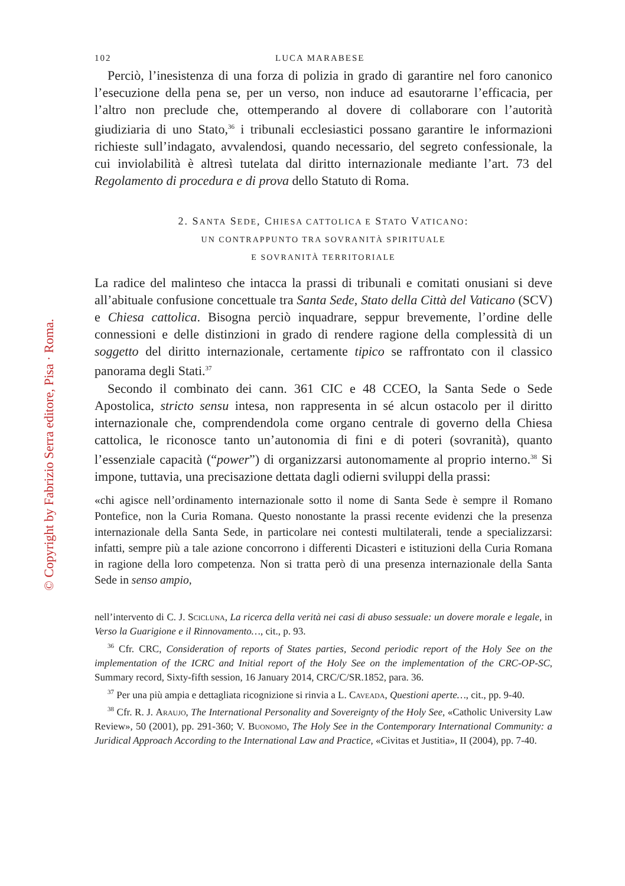© Copyright by Fabrizio Serra editore, Pisa · Roma.
102 LUCA MARABESE
Perciò, l’inesistenza di una forza di polizia in grado di garantire nel foro canonico l’esecuzione della pena se, per un verso, non induce ad esautorarne l’efficacia, per l’altro non preclude che, ottemperando al dovere di collaborare con l’autorità giudiziaria di uno Stato,<sup>36</sup> i tribunali ecclesiastici possano garantire le informazioni richieste sull’indagato, avvalendosi, quando necessario, del segreto confessionale, la cui inviolabilità è altresì tutelata dal diritto internazionale mediante l’art. 73 del Regolamento di procedura e di prova dello Statuto di Roma.
2. SANTA SEDE, CHIESA CATTOLICA E STATO VATICANO:
UN CONTRAPPUNTO TRA SOVRANITÀ SPIRITUALE
E SOVRANITÀ TERRITORIALE
La radice del malinteso che intacca la prassi di tribunali e comitati onusiani si deve all’abituale confusione concettuale tra Santa Sede, Stato della Città del Vaticano (SCV) e Chiesa cattolica. Bisogna perciò inquadrare, seppur brevemente, l’ordine delle connessioni e delle distinzioni in grado di rendere ragione della complessità di un soggetto del diritto internazionale, certamente tipico se raffrontato con il classico panorama degli Stati.<sup>37</sup>
Secondo il combinato dei cann. 361 CIC e 48 CCEO, la Santa Sede o Sede Apostolica, stricto sensu intesa, non rappresenta in sé alcun ostacolo per il diritto internazionale che, comprendendola come organo centrale di governo della Chiesa cattolica, le riconosce tanto un’autonomia di fini e di poteri (sovranità), quanto l’essenziale capacità (“power”) di organizzarsi autonomamente al proprio interno.<sup>38</sup> Si impone, tuttavia, una precisazione dettata dagli odierni sviluppi della prassi:
«chi agisce nell’ordinamento internazionale sotto il nome di Santa Sede è sempre il Romano Pontefice, non la Curia Romana. Questo nonostante la prassi recente evidenzi che la presenza internazionale della Santa Sede, in particolare nei contesti multilaterali, tende a specializzarsi: infatti, sempre più a tale azione concorrono i differenti Dicasteri e istituzioni della Curia Romana in ragione della loro competenza. Non si tratta però di una presenza internazionale della Santa Sede in senso ampio,
nell’intervento di C. J. Scicluna, La ricerca della verità nei casi di abuso sessuale: un dovere morale e legale, in Verso la Guarigione e il Rinnovamento…, cit., p. 93.
<sup>36</sup> Cfr. CRC, Consideration of reports of States parties, Second periodic report of the Holy See on the implementation of the ICRC and Initial report of the Holy See on the implementation of the CRC-OP-SC, Summary record, Sixty-fifth session, 16 January 2014, CRC/C/SR.1852, para. 36.
<sup>37</sup> Per una più ampia e dettagliata ricognizione si rinvia a L. Caveada, Questioni aperte…, cit., pp. 9-40.
<sup>38</sup> Cfr. R. J. Araujo, The International Personality and Sovereignty of the Holy See, «Catholic University Law Review», 50 (2001), pp. 291-360; V. Buonomo, The Holy See in the Contemporary International Community: a Juridical Approach According to the International Law and Practice, «Civitas et Justitia», II (2004), pp. 7-40.